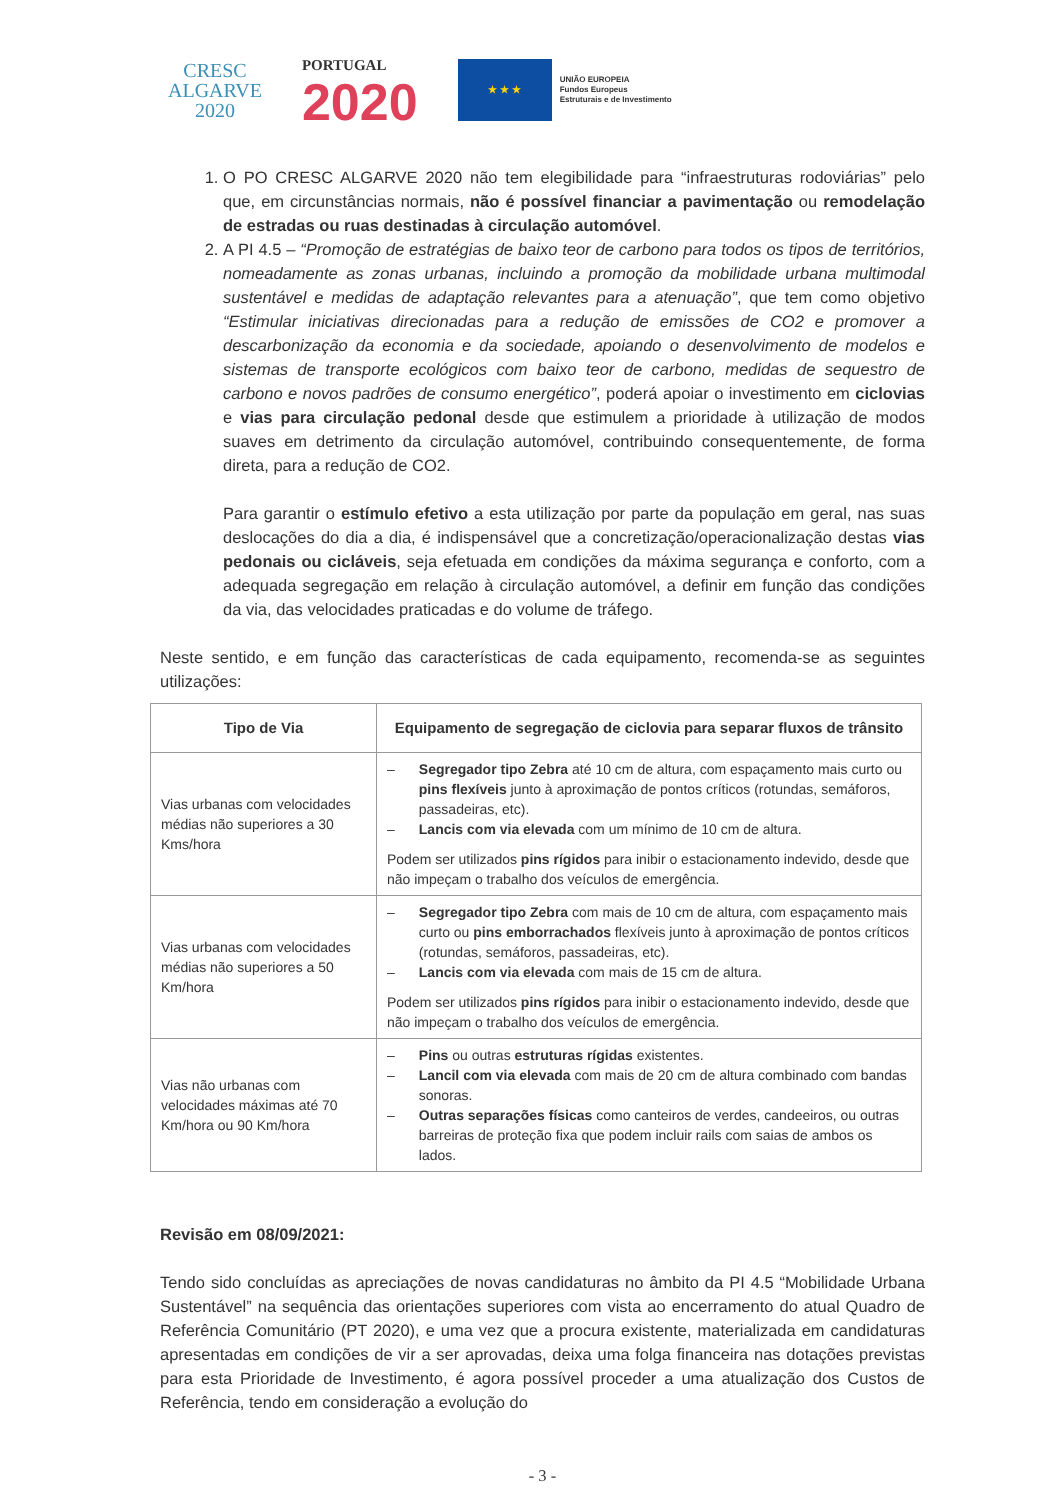CRESC
ALGARVE
2020
PORTUGAL
2020
★ ★ ★
UNIÃO EUROPEIA
Fundos Europeus
Estruturais e de Investimento
1. O PO CRESC ALGARVE 2020 não tem elegibilidade para “infraestruturas rodoviárias” pelo que, em circunstâncias normais, não é possível financiar a pavimentação ou remodelação de estradas ou ruas destinadas à circulação automóvel.
2. A PI 4.5 – “Promoção de estratégias de baixo teor de carbono para todos os tipos de territórios, nomeadamente as zonas urbanas, incluindo a promoção da mobilidade urbana multimodal sustentável e medidas de adaptação relevantes para a atenuação”, que tem como objetivo “Estimular iniciativas direcionadas para a redução de emissões de CO2 e promover a descarbonização da economia e da sociedade, apoiando o desenvolvimento de modelos e sistemas de transporte ecológicos com baixo teor de carbono, medidas de sequestro de carbono e novos padrões de consumo energético”, poderá apoiar o investimento em ciclovias e vias para circulação pedonal desde que estimulem a prioridade à utilização de modos suaves em detrimento da circulação automóvel, contribuindo consequentemente, de forma direta, para a redução de CO2.
Para garantir o estímulo efetivo a esta utilização por parte da população em geral, nas suas deslocações do dia a dia, é indispensável que a concretização/operacionalização destas vias pedonais ou cicláveis, seja efetuada em condições da máxima segurança e conforto, com a adequada segregação em relação à circulação automóvel, a definir em função das condições da via, das velocidades praticadas e do volume de tráfego.
Neste sentido, e em função das características de cada equipamento, recomenda-se as seguintes utilizações:
| Tipo de Via | Equipamento de segregação de ciclovia para separar fluxos de trânsito |
| --- | --- |
| Vias urbanas com velocidades médias não superiores a 30 Kms/hora | – Segregador tipo Zebra até 10 cm de altura, com espaçamento mais curto ou pins flexíveis junto à aproximação de pontos críticos (rotundas, semáforos, passadeiras, etc). – Lancis com via elevada com um mínimo de 10 cm de altura. Podem ser utilizados pins rígidos para inibir o estacionamento indevido, desde que não impeçam o trabalho dos veículos de emergência. |
| Vias urbanas com velocidades médias não superiores a 50 Km/hora | – Segregador tipo Zebra com mais de 10 cm de altura, com espaçamento mais curto ou pins emborrachados flexíveis junto à aproximação de pontos críticos (rotundas, semáforos, passadeiras, etc). – Lancis com via elevada com mais de 15 cm de altura. Podem ser utilizados pins rígidos para inibir o estacionamento indevido, desde que não impeçam o trabalho dos veículos de emergência. |
| Vias não urbanas com velocidades máximas até 70 Km/hora ou 90 Km/hora | – Pins ou outras estruturas rígidas existentes. – Lancil com via elevada com mais de 20 cm de altura combinado com bandas sonoras. – Outras separações físicas como canteiros de verdes, candeeiros, ou outras barreiras de proteção fixa que podem incluir rails com saias de ambos os lados. |
Revisão em 08/09/2021:
Tendo sido concluídas as apreciações de novas candidaturas no âmbito da PI 4.5 “Mobilidade Urbana Sustentável” na sequência das orientações superiores com vista ao encerramento do atual Quadro de Referência Comunitário (PT 2020), e uma vez que a procura existente, materializada em candidaturas apresentadas em condições de vir a ser aprovadas, deixa uma folga financeira nas dotações previstas para esta Prioridade de Investimento, é agora possível proceder a uma atualização dos Custos de Referência, tendo em consideração a evolução do
- 3 -